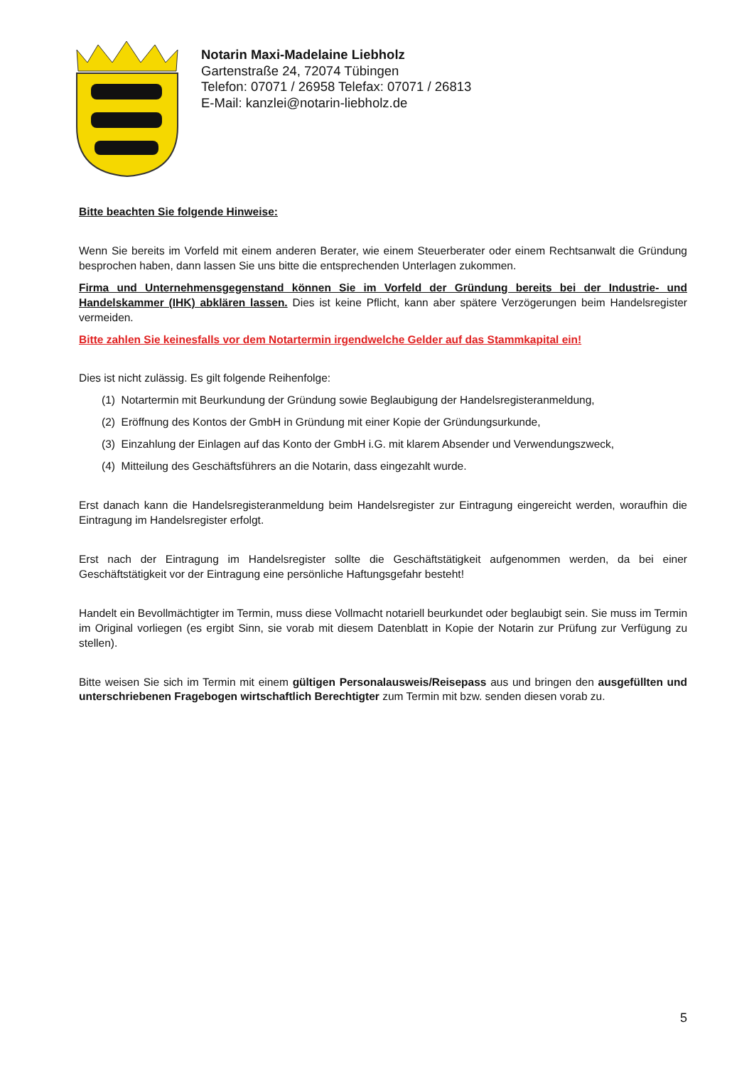Notarin Maxi-Madelaine Liebholz
Gartenstraße 24, 72074 Tübingen
Telefon: 07071 / 26958 Telefax: 07071 / 26813
E-Mail: kanzlei@notarin-liebholz.de
Bitte beachten Sie folgende Hinweise:
Wenn Sie bereits im Vorfeld mit einem anderen Berater, wie einem Steuerberater oder einem Rechtsanwalt die Gründung besprochen haben, dann lassen Sie uns bitte die entsprechenden Unterlagen zukommen.
Firma und Unternehmensgegenstand können Sie im Vorfeld der Gründung bereits bei der Industrie- und Handelskammer (IHK) abklären lassen. Dies ist keine Pflicht, kann aber spätere Verzögerungen beim Handelsregister vermeiden.
Bitte zahlen Sie keinesfalls vor dem Notartermin irgendwelche Gelder auf das Stammkapital ein!
Dies ist nicht zulässig. Es gilt folgende Reihenfolge:
(1) Notartermin mit Beurkundung der Gründung sowie Beglaubigung der Handelsregisteranmeldung,
(2) Eröffnung des Kontos der GmbH in Gründung mit einer Kopie der Gründungsurkunde,
(3) Einzahlung der Einlagen auf das Konto der GmbH i.G. mit klarem Absender und Verwendungszweck,
(4) Mitteilung des Geschäftsführers an die Notarin, dass eingezahlt wurde.
Erst danach kann die Handelsregisteranmeldung beim Handelsregister zur Eintragung eingereicht werden, woraufhin die Eintragung im Handelsregister erfolgt.
Erst nach der Eintragung im Handelsregister sollte die Geschäftstätigkeit aufgenommen werden, da bei einer Geschäftstätigkeit vor der Eintragung eine persönliche Haftungsgefahr besteht!
Handelt ein Bevollmächtigter im Termin, muss diese Vollmacht notariell beurkundet oder beglaubigt sein. Sie muss im Termin im Original vorliegen (es ergibt Sinn, sie vorab mit diesem Datenblatt in Kopie der Notarin zur Prüfung zur Verfügung zu stellen).
Bitte weisen Sie sich im Termin mit einem gültigen Personalausweis/Reisepass aus und bringen den ausgefüllten und unterschriebenen Fragebogen wirtschaftlich Berechtigter zum Termin mit bzw. senden diesen vorab zu.
5